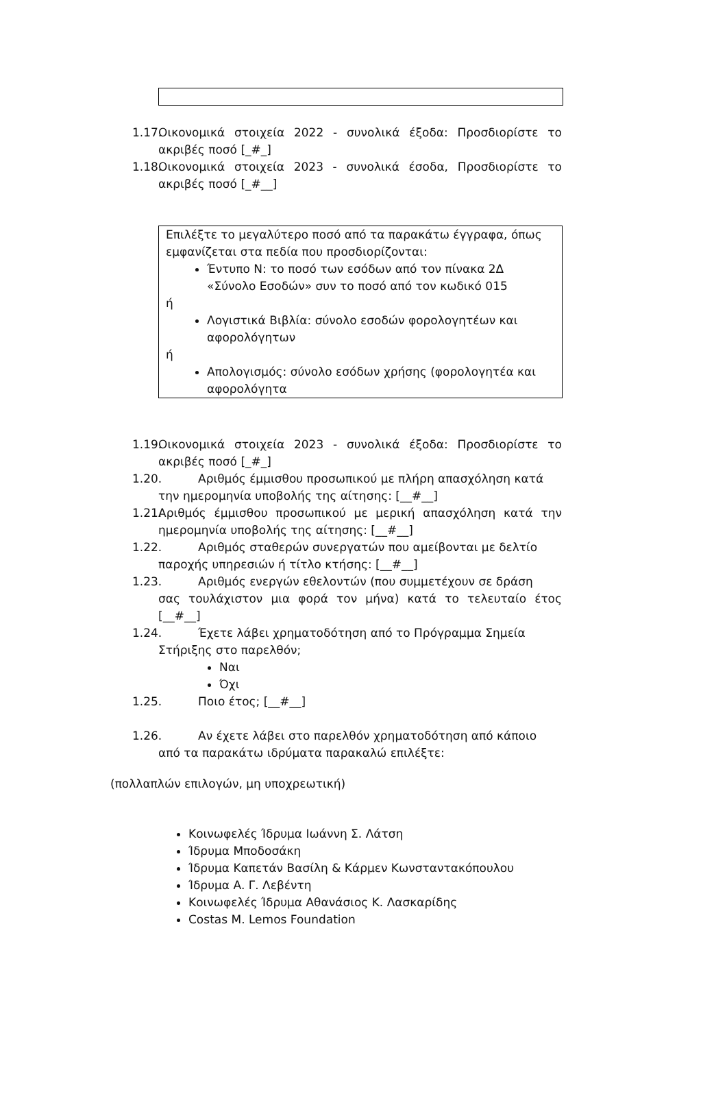1.17. Οικονομικά στοιχεία 2022 - συνολικά έξοδα: Προσδιορίστε το ακριβές ποσό [_#_]
1.18. Οικονομικά στοιχεία 2023 - συνολικά έσοδα, Προσδιορίστε το ακριβές ποσό [_#__]
Επιλέξτε το μεγαλύτερο ποσό από τα παρακάτω έγγραφα, όπως εμφανίζεται στα πεδία που προσδιορίζονται:
Έντυπο Ν: το ποσό των εσόδων από τον πίνακα 2Δ «Σύνολο Εσοδών» συν το ποσό από τον κωδικό 015
ή
Λογιστικά Βιβλία: σύνολο εσοδών φορολογητέων και αφορολόγητων
ή
Απολογισμός: σύνολο εσόδων χρήσης (φορολογητέα και αφορολόγητα
1.19. Οικονομικά στοιχεία 2023 - συνολικά έξοδα: Προσδιορίστε το ακριβές ποσό [_#_]
1.20. Αριθμός έμμισθου προσωπικού με πλήρη απασχόληση κατά
την ημερομηνία υποβολής της αίτησης: [__#__]
1.21. Αριθμός έμμισθου προσωπικού με μερική απασχόληση κατά την ημερομηνία υποβολής της αίτησης: [__#__]
1.22. Αριθμός σταθερών συνεργατών που αμείβονται με δελτίο
παροχής υπηρεσιών ή τίτλο κτήσης: [__#__]
1.23. Αριθμός ενεργών εθελοντών (που συμμετέχουν σε δράση
σας τουλάχιστον μια φορά τον μήνα) κατά το τελευταίο έτος [__#__]
1.24. Έχετε λάβει χρηματοδότηση από το Πρόγραμμα Σημεία
Στήριξης στο παρελθόν;
Ναι
Όχι
1.25. Ποιο έτος; [__#__]
1.26. Αν έχετε λάβει στο παρελθόν χρηματοδότηση από κάποιο
από τα παρακάτω ιδρύματα παρακαλώ επιλέξτε:
(πολλαπλών επιλογών, μη υποχρεωτική)
Κοινωφελές Ίδρυμα Ιωάννη Σ. Λάτση
Ίδρυμα Μποδοσάκη
Ίδρυμα Καπετάν Βασίλη & Κάρμεν Κωνσταντακόπουλου
Ίδρυμα Α. Γ. Λεβέντη
Κοινωφελές Ίδρυμα Αθανάσιος Κ. Λασκαρίδης
Costas M. Lemos Foundation